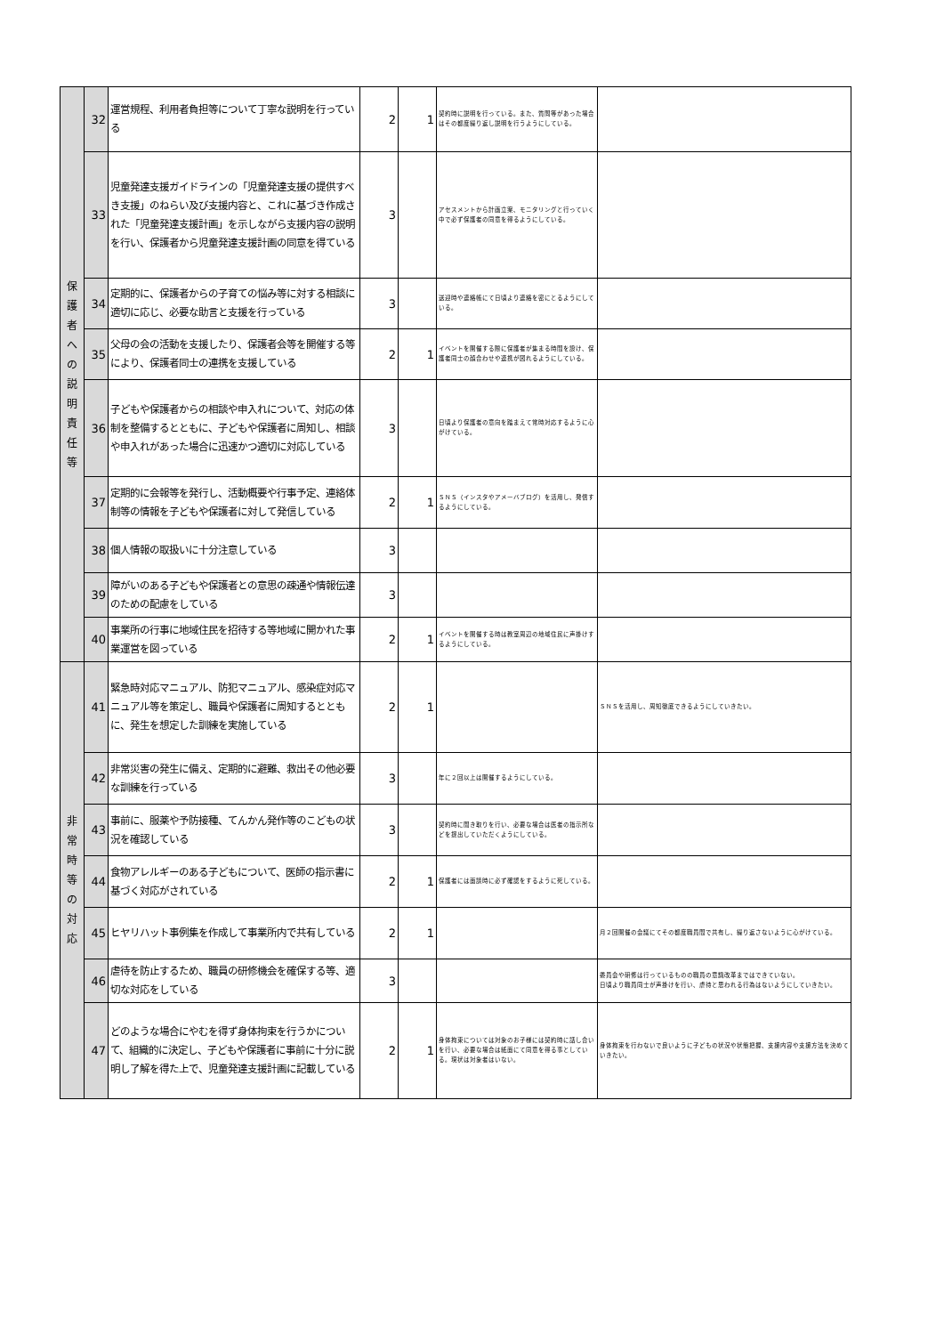| 保 護 者 へ の 説 明 責 任 等 | 32 | 運営規程、利用者負担等について丁寧な説明を行っている | 2 | 1 | 契約時に説明を行っている。また、質問等があった場合はその都度繰り返し説明を行うようにしている。 | |
| | 33 | 児童発達支援ガイドラインの「児童発達支援の提供すべき支援」のねらい及び支援内容と、これに基づき作成された「児童発達支援計画」を示しながら支援内容の説明を行い、保護者から児童発達支援計画の同意を得ている | 3 | | アセスメントから計画立案、モニタリングと行っていく中で必ず保護者の同意を得るようにしている。 | |
| | 34 | 定期的に、保護者からの子育ての悩み等に対する相談に適切に応じ、必要な助言と支援を行っている | 3 | | 送迎時や連絡帳にて日頃より連絡を密にとるようにしている。 | |
| | 35 | 父母の会の活動を支援したり、保護者会等を開催する等により、保護者同士の連携を支援している | 2 | 1 | イベントを開催する際に保護者が集まる時間を設け、保護者同士の顔合わせや連携が図れるようにしている。 | |
| | 36 | 子どもや保護者からの相談や申入れについて、対応の体制を整備するとともに、子どもや保護者に周知し、相談や申入れがあった場合に迅速かつ適切に対応している | 3 | | 日頃より保護者の意向を踏まえて常時対応するように心がけている。 | |
| | 37 | 定期的に会報等を発行し、活動概要や行事予定、連絡体制等の情報を子どもや保護者に対して発信している | 2 | 1 | ＳＮＳ（インスタやアメーバブログ）を活用し、発信するようにしている。 | |
| | 38 | 個人情報の取扱いに十分注意している | 3 | | | |
| | 39 | 障がいのある子どもや保護者との意思の疎通や情報伝達のための配慮をしている | 3 | | | |
| | 40 | 事業所の行事に地域住民を招待する等地域に開かれた事業運営を図っている | 2 | 1 | イベントを開催する時は教室周辺の地域住民に声掛けするようにしている。 | |
| 非 常 時 等 の 対 応 | 41 | 緊急時対応マニュアル、防犯マニュアル、感染症対応マニュアル等を策定し、職員や保護者に周知するとともに、発生を想定した訓練を実施している | 2 | 1 | | ＳＮＳを活用し、周知徹底できるようにしていきたい。 |
| | 42 | 非常災害の発生に備え、定期的に避難、救出その他必要な訓練を行っている | 3 | | 年に２回以上は開催するようにしている。 | |
| | 43 | 事前に、服薬や予防接種、てんかん発作等のこどもの状況を確認している | 3 | | 契約時に聞き取りを行い、必要な場合は医者の指示所などを提出していただくようにしている。 | |
| | 44 | 食物アレルギーのある子どもについて、医師の指示書に基づく対応がされている | 2 | 1 | 保護者には面談時に必ず確認をするように死している。 | |
| | 45 | ヒヤリハット事例集を作成して事業所内で共有している | 2 | 1 | | 月２回開催の会議にてその都度職員間で共有し、繰り返さないように心がけている。 |
| | 46 | 虐待を防止するため、職員の研修機会を確保する等、適切な対応をしている | 3 | | | 委員会や研修は行っているものの職員の意識改革まではできていない。 日頃より職員同士が声掛けを行い、虐待と思われる行為はないようにしていきたい。 |
| | 47 | どのような場合にやむを得ず身体拘束を行うかについて、組織的に決定し、子どもや保護者に事前に十分に説明し了解を得た上で、児童発達支援計画に記載している | 2 | 1 | 身体拘束については対象のお子様には契約時に話し合いを行い、必要な場合は紙面にて同意を得る事としている。現状は対象者はいない。 | 身体拘束を行わないで良いように子どもの状況や状態把握、支援内容や支援方法を決めていきたい。 |